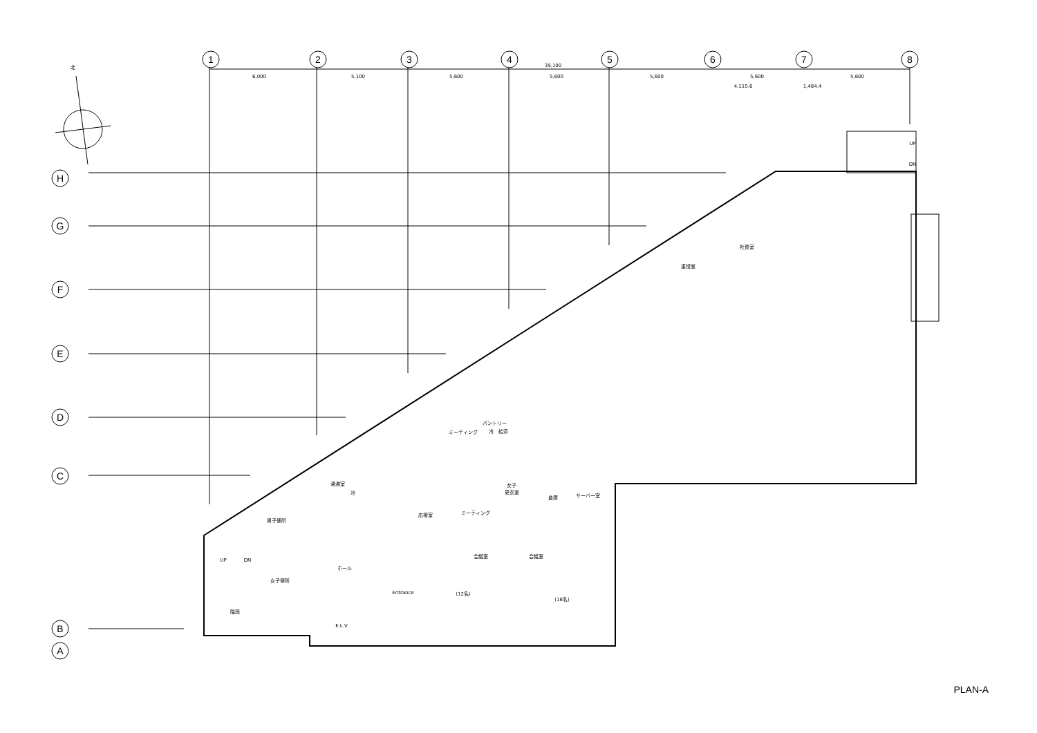1
2
3
4
5
6
7
8
H
G
F
E
D
C
B
A
北
39,100
6,000
5,100
5,600
5,600
5,600
5,600
5,600
4,115.6
1,484.4
社長室
重役室
ミーティング
パントリー
冷
給茶
湯沸室
冷
女子
更衣室
倉庫
サーバー室
応接室
ミーティング
男子便所
会議室
会議室
ホール
女子便所
(12名)
(16名)
E.L.V
階段
Entrance
UP
DN
UP
DN
PLAN-A